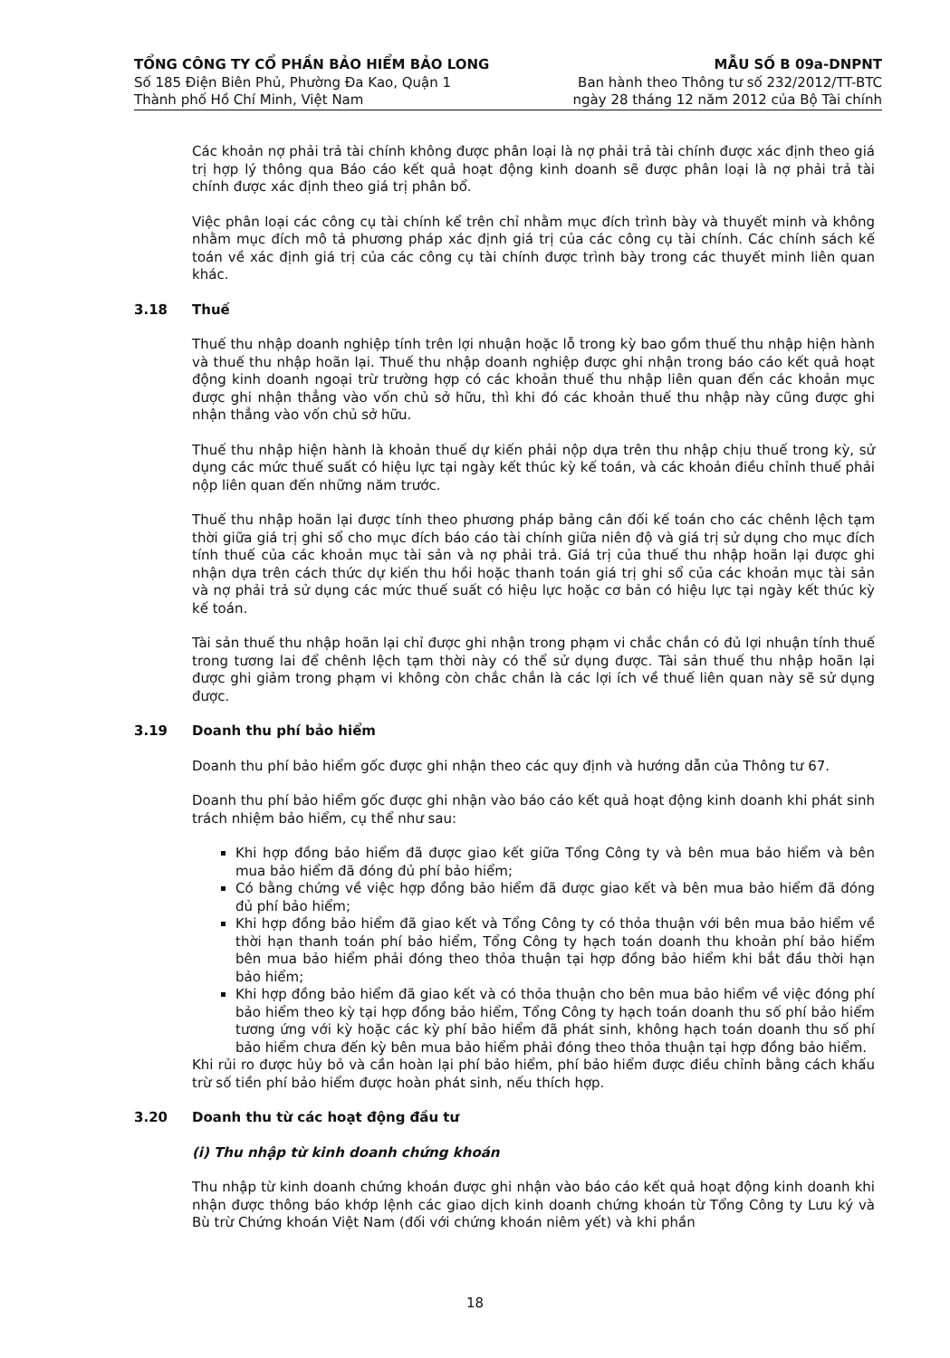TỔNG CÔNG TY CỔ PHẦN BẢO HIỂM BẢO LONG
Số 185 Điện Biên Phủ, Phường Đa Kao, Quận 1
Thành phố Hồ Chí Minh, Việt Nam
MẪU SỐ B 09a-DNPNT
Ban hành theo Thông tư số 232/2012/TT-BTC
ngày 28 tháng 12 năm 2012 của Bộ Tài chính
Các khoản nợ phải trả tài chính không được phân loại là nợ phải trả tài chính được xác định theo giá trị hợp lý thông qua Báo cáo kết quả hoạt động kinh doanh sẽ được phân loại là nợ phải trả tài chính được xác định theo giá trị phân bổ.
Việc phân loại các công cụ tài chính kể trên chỉ nhằm mục đích trình bày và thuyết minh và không nhằm mục đích mô tả phương pháp xác định giá trị của các công cụ tài chính. Các chính sách kế toán về xác định giá trị của các công cụ tài chính được trình bày trong các thuyết minh liên quan khác.
3.18 Thuế
Thuế thu nhập doanh nghiệp tính trên lợi nhuận hoặc lỗ trong kỳ bao gồm thuế thu nhập hiện hành và thuế thu nhập hoãn lại. Thuế thu nhập doanh nghiệp được ghi nhận trong báo cáo kết quả hoạt động kinh doanh ngoại trừ trường hợp có các khoản thuế thu nhập liên quan đến các khoản mục được ghi nhận thẳng vào vốn chủ sở hữu, thì khi đó các khoản thuế thu nhập này cũng được ghi nhận thẳng vào vốn chủ sở hữu.
Thuế thu nhập hiện hành là khoản thuế dự kiến phải nộp dựa trên thu nhập chịu thuế trong kỳ, sử dụng các mức thuế suất có hiệu lực tại ngày kết thúc kỳ kế toán, và các khoản điều chỉnh thuế phải nộp liên quan đến những năm trước.
Thuế thu nhập hoãn lại được tính theo phương pháp bảng cân đối kế toán cho các chênh lệch tạm thời giữa giá trị ghi sổ cho mục đích báo cáo tài chính giữa niên độ và giá trị sử dụng cho mục đích tính thuế của các khoản mục tài sản và nợ phải trả. Giá trị của thuế thu nhập hoãn lại được ghi nhận dựa trên cách thức dự kiến thu hồi hoặc thanh toán giá trị ghi sổ của các khoản mục tài sản và nợ phải trả sử dụng các mức thuế suất có hiệu lực hoặc cơ bản có hiệu lực tại ngày kết thúc kỳ kế toán.
Tài sản thuế thu nhập hoãn lại chỉ được ghi nhận trong phạm vi chắc chắn có đủ lợi nhuận tính thuế trong tương lai để chênh lệch tạm thời này có thể sử dụng được. Tài sản thuế thu nhập hoãn lại được ghi giảm trong phạm vi không còn chắc chắn là các lợi ích về thuế liên quan này sẽ sử dụng được.
3.19 Doanh thu phí bảo hiểm
Doanh thu phí bảo hiểm gốc được ghi nhận theo các quy định và hướng dẫn của Thông tư 67.
Doanh thu phí bảo hiểm gốc được ghi nhận vào báo cáo kết quả hoạt động kinh doanh khi phát sinh trách nhiệm bảo hiểm, cụ thể như sau:
Khi hợp đồng bảo hiểm đã được giao kết giữa Tổng Công ty và bên mua bảo hiểm và bên mua bảo hiểm đã đóng đủ phí bảo hiểm;
Có bằng chứng về việc hợp đồng bảo hiểm đã được giao kết và bên mua bảo hiểm đã đóng đủ phí bảo hiểm;
Khi hợp đồng bảo hiểm đã giao kết và Tổng Công ty có thỏa thuận với bên mua bảo hiểm về thời hạn thanh toán phí bảo hiểm, Tổng Công ty hạch toán doanh thu khoản phí bảo hiểm bên mua bảo hiểm phải đóng theo thỏa thuận tại hợp đồng bảo hiểm khi bắt đầu thời hạn bảo hiểm;
Khi hợp đồng bảo hiểm đã giao kết và có thỏa thuận cho bên mua bảo hiểm về việc đóng phí bảo hiểm theo kỳ tại hợp đồng bảo hiểm, Tổng Công ty hạch toán doanh thu số phí bảo hiểm tương ứng với kỳ hoặc các kỳ phí bảo hiểm đã phát sinh, không hạch toán doanh thu số phí bảo hiểm chưa đến kỳ bên mua bảo hiểm phải đóng theo thỏa thuận tại hợp đồng bảo hiểm.
Khi rủi ro được hủy bỏ và cần hoàn lại phí bảo hiểm, phí bảo hiểm được điều chỉnh bằng cách khấu trừ số tiền phí bảo hiểm được hoàn phát sinh, nếu thích hợp.
3.20 Doanh thu từ các hoạt động đầu tư
(i) Thu nhập từ kinh doanh chứng khoán
Thu nhập từ kinh doanh chứng khoán được ghi nhận vào báo cáo kết quả hoạt động kinh doanh khi nhận được thông báo khớp lệnh các giao dịch kinh doanh chứng khoán từ Tổng Công ty Lưu ký và Bù trừ Chứng khoán Việt Nam (đối với chứng khoán niêm yết) và khi phần
18